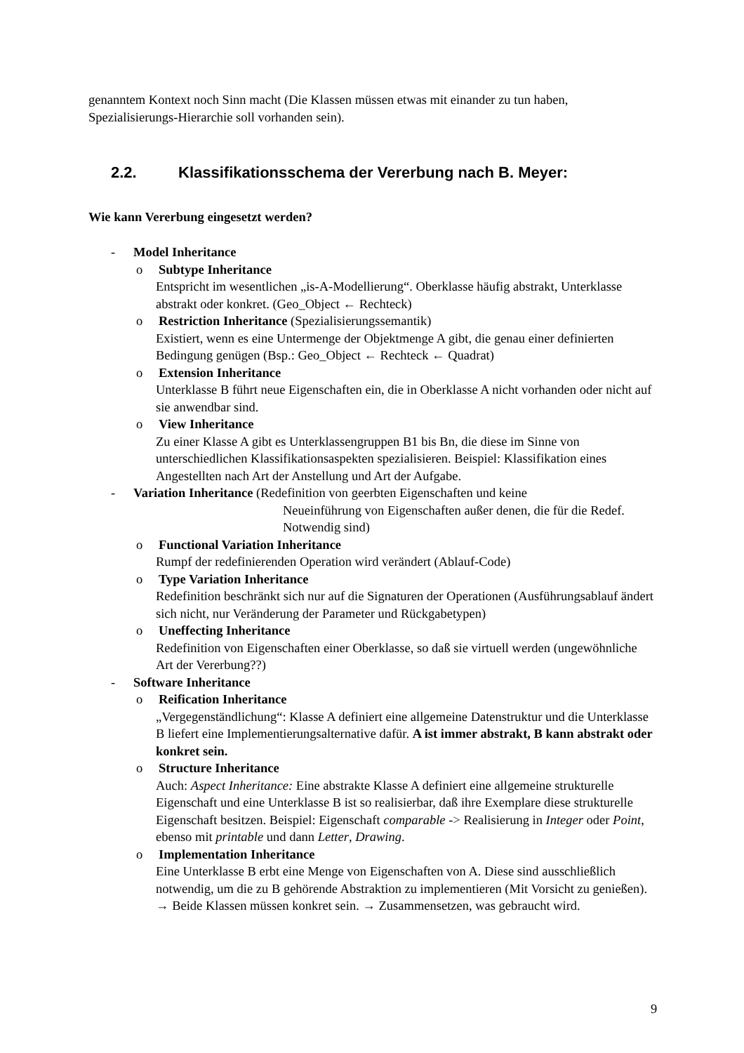genanntem Kontext noch Sinn macht (Die Klassen müssen etwas mit einander zu tun haben, Spezialisierungs-Hierarchie soll vorhanden sein).
2.2. Klassifikationsschema der Vererbung nach B. Meyer:
Wie kann Vererbung eingesetzt werden?
- Model Inheritance
o Subtype Inheritance
Entspricht im wesentlichen „is-A-Modellierung“. Oberklasse häufig abstrakt, Unterklasse abstrakt oder konkret. (Geo_Object ← Rechteck)
o Restriction Inheritance (Spezialisierungssemantik)
Existiert, wenn es eine Untermenge der Objektmenge A gibt, die genau einer definierten Bedingung genügen (Bsp.: Geo_Object ← Rechteck ← Quadrat)
o Extension Inheritance
Unterklasse B führt neue Eigenschaften ein, die in Oberklasse A nicht vorhanden oder nicht auf sie anwendbar sind.
o View Inheritance
Zu einer Klasse A gibt es Unterklassengruppen B1 bis Bn, die diese im Sinne von unterschiedlichen Klassifikationsaspekten spezialisieren. Beispiel: Klassifikation eines Angestellten nach Art der Anstellung und Art der Aufgabe.
- Variation Inheritance (Redefinition von geerbten Eigenschaften und keine
Neueinführung von Eigenschaften außer denen, die für die Redef. Notwendig sind)
o Functional Variation Inheritance
Rumpf der redefinierenden Operation wird verändert (Ablauf-Code)
o Type Variation Inheritance
Redefinition beschränkt sich nur auf die Signaturen der Operationen (Ausführungsablauf ändert sich nicht, nur Veränderung der Parameter und Rückgabetypen)
o Uneffecting Inheritance
Redefinition von Eigenschaften einer Oberklasse, so daß sie virtuell werden (ungewöhnliche Art der Vererbung??)
- Software Inheritance
o Reification Inheritance
„Vergegenständlichung“: Klasse A definiert eine allgemeine Datenstruktur und die Unterklasse B liefert eine Implementierungsalternative dafür. A ist immer abstrakt, B kann abstrakt oder konkret sein.
o Structure Inheritance
Auch: Aspect Inheritance: Eine abstrakte Klasse A definiert eine allgemeine strukturelle Eigenschaft und eine Unterklasse B ist so realisierbar, daß ihre Exemplare diese strukturelle Eigenschaft besitzen. Beispiel: Eigenschaft comparable -> Realisierung in Integer oder Point, ebenso mit printable und dann Letter, Drawing.
o Implementation Inheritance
Eine Unterklasse B erbt eine Menge von Eigenschaften von A. Diese sind ausschließlich notwendig, um die zu B gehörende Abstraktion zu implementieren (Mit Vorsicht zu genießen). → Beide Klassen müssen konkret sein. → Zusammensetzen, was gebraucht wird.
9